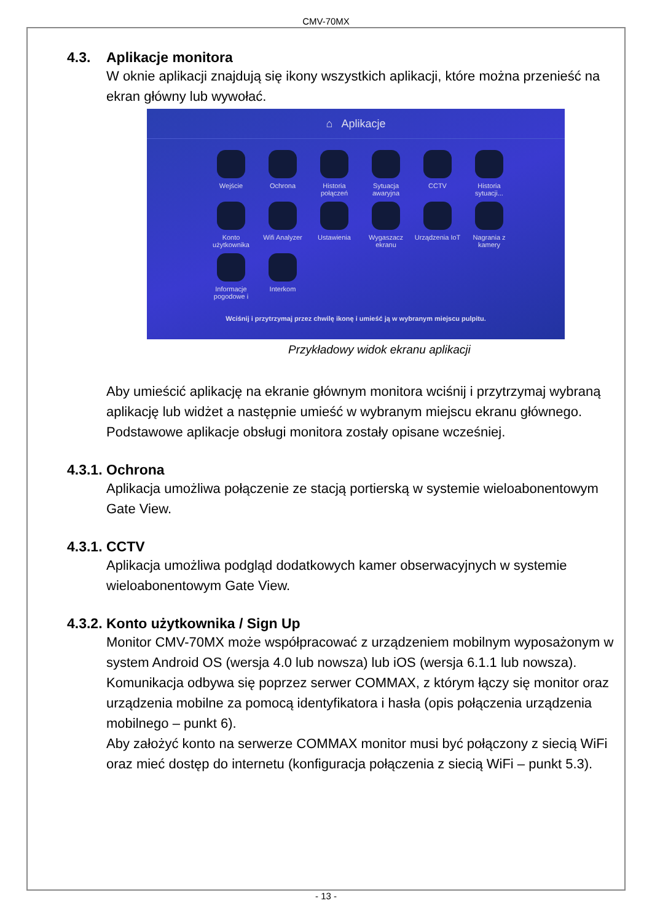CMV-70MX
4.3. Aplikacje monitora
W oknie aplikacji znajdują się ikony wszystkich aplikacji, które można przenieść na ekran główny lub wywołać.
⌂ Aplikacje
Wejście
Ochrona
Historia połączeń
Sytuacja awaryjna
CCTV
Historia sytuacji...
Konto użytkownika
Wifi Analyzer
Ustawienia
Wygaszacz ekranu
Urządzenia IoT
Nagrania z kamery
Informacje pogodowe i
Interkom
Wciśnij i przytrzymaj przez chwilę ikonę i umieść ją w wybranym miejscu pulpitu.
Przykładowy widok ekranu aplikacji
Aby umieścić aplikację na ekranie głównym monitora wciśnij i przytrzymaj wybraną aplikację lub widżet a następnie umieść w wybranym miejscu ekranu głównego.
Podstawowe aplikacje obsługi monitora zostały opisane wcześniej.
4.3.1. Ochrona
Aplikacja umożliwa połączenie ze stacją portierską w systemie wieloabonentowym Gate View.
4.3.1. CCTV
Aplikacja umożliwa podgląd dodatkowych kamer obserwacyjnych w systemie wieloabonentowym Gate View.
4.3.2. Konto użytkownika / Sign Up
Monitor CMV-70MX może współpracować z urządzeniem mobilnym wyposażonym w system Android OS (wersja 4.0 lub nowsza) lub iOS (wersja 6.1.1 lub nowsza). Komunikacja odbywa się poprzez serwer COMMAX, z którym łączy się monitor oraz urządzenia mobilne za pomocą identyfikatora i hasła (opis połączenia urządzenia mobilnego – punkt 6).
Aby założyć konto na serwerze COMMAX monitor musi być połączony z siecią WiFi oraz mieć dostęp do internetu (konfiguracja połączenia z siecią WiFi – punkt 5.3).
- 13 -